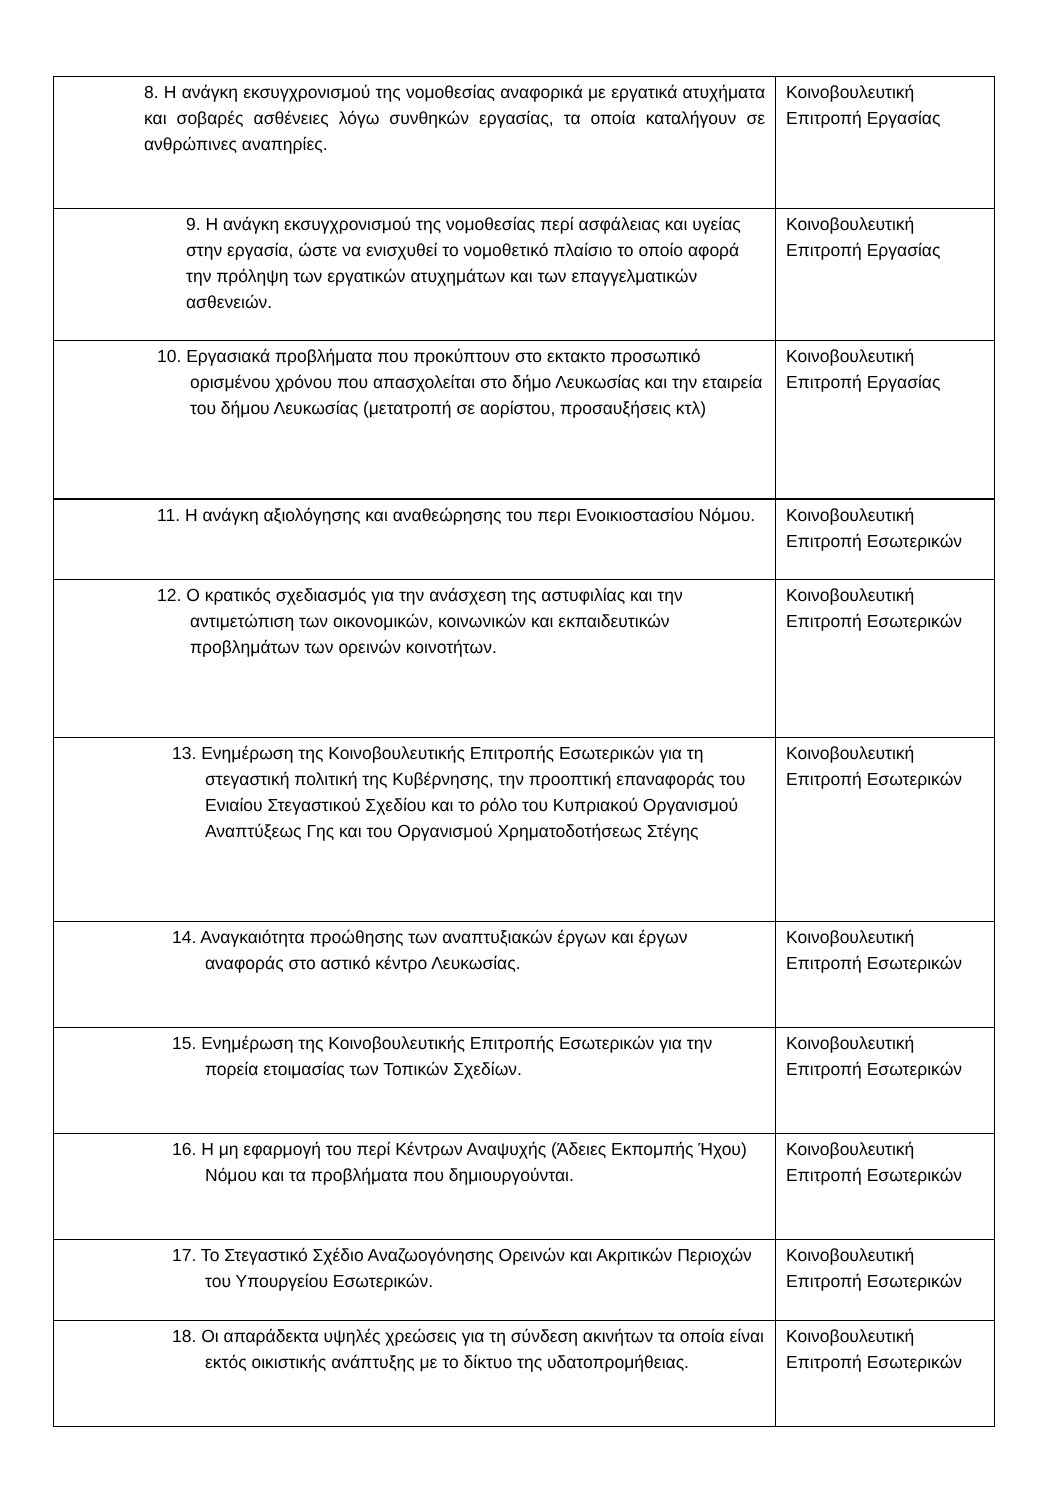| 8. Η ανάγκη εκσυγχρονισμού της νομοθεσίας αναφορικά με εργατικά ατυχήματα και σοβαρές ασθένειες λόγω συνθηκών εργασίας, τα οποία καταλήγουν σε ανθρώπινες αναπηρίες. | Κοινοβουλευτική Επιτροπή Εργασίας |
| 9. Η ανάγκη εκσυγχρονισμού της νομοθεσίας περί ασφάλειας και υγείας στην εργασία, ώστε να ενισχυθεί το νομοθετικό πλαίσιο το οποίο αφορά την πρόληψη των εργατικών ατυχημάτων και των επαγγελματικών ασθενειών. | Κοινοβουλευτική Επιτροπή Εργασίας |
| 10. Εργασιακά προβλήματα που προκύπτουν στο εκτακτο προσωπικό ορισμένου χρόνου που απασχολείται στο δήμο Λευκωσίας και την εταιρεία του δήμου Λευκωσίας (μετατροπή σε αορίστου, προσαυξήσεις κτλ) | Κοινοβουλευτική Επιτροπή Εργασίας |
| 11. Η ανάγκη αξιολόγησης και αναθεώρησης του περι Ενοικιοστασίου Νόμου. | Κοινοβουλευτική Επιτροπή Εσωτερικών |
| 12. Ο κρατικός σχεδιασμός για την ανάσχεση της αστυφιλίας και την αντιμετώπιση των οικονομικών, κοινωνικών και εκπαιδευτικών προβλημάτων των ορεινών κοινοτήτων. | Κοινοβουλευτική Επιτροπή Εσωτερικών |
| 13. Ενημέρωση της Κοινοβουλευτικής Επιτροπής Εσωτερικών για τη στεγαστική πολιτική της Κυβέρνησης, την προοπτική επαναφοράς του Ενιαίου Στεγαστικού Σχεδίου και το ρόλο του Κυπριακού Οργανισμού Αναπτύξεως Γης και του Οργανισμού Χρηματοδοτήσεως Στέγης | Κοινοβουλευτική Επιτροπή Εσωτερικών |
| 14. Αναγκαιότητα προώθησης των αναπτυξιακών έργων και έργων αναφοράς στο αστικό κέντρο Λευκωσίας. | Κοινοβουλευτική Επιτροπή Εσωτερικών |
| 15. Ενημέρωση της Κοινοβουλευτικής Επιτροπής Εσωτερικών για την πορεία ετοιμασίας των Τοπικών Σχεδίων. | Κοινοβουλευτική Επιτροπή Εσωτερικών |
| 16. Η μη εφαρμογή του περί Κέντρων Αναψυχής (Άδειες Εκπομπής Ήχου) Νόμου και τα προβλήματα που δημιουργούνται. | Κοινοβουλευτική Επιτροπή Εσωτερικών |
| 17. Το Στεγαστικό Σχέδιο Αναζωογόνησης Ορεινών και Ακριτικών Περιοχών του Υπουργείου Εσωτερικών. | Κοινοβουλευτική Επιτροπή Εσωτερικών |
| 18. Οι απαράδεκτα υψηλές χρεώσεις για τη σύνδεση ακινήτων τα οποία είναι εκτός οικιστικής ανάπτυξης με το δίκτυο της υδατοπρομήθειας. | Κοινοβουλευτική Επιτροπή Εσωτερικών |